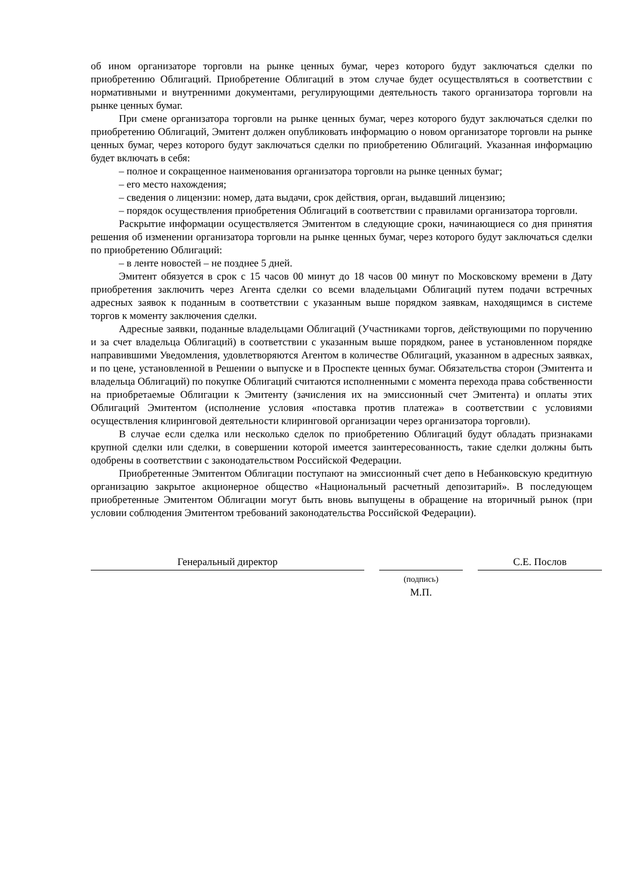об ином организаторе торговли на рынке ценных бумаг, через которого будут заключаться сделки по приобретению Облигаций. Приобретение Облигаций в этом случае будет осуществляться в соответствии с нормативными и внутренними документами, регулирующими деятельность такого организатора торговли на рынке ценных бумаг.
При смене организатора торговли на рынке ценных бумаг, через которого будут заключаться сделки по приобретению Облигаций, Эмитент должен опубликовать информацию о новом организаторе торговли на рынке ценных бумаг, через которого будут заключаться сделки по приобретению Облигаций. Указанная информацию будет включать в себя:
– полное и сокращенное наименования организатора торговли на рынке ценных бумаг;
– его место нахождения;
– сведения о лицензии: номер, дата выдачи, срок действия, орган, выдавший лицензию;
– порядок осуществления приобретения Облигаций в соответствии с правилами организатора торговли.
Раскрытие информации осуществляется Эмитентом в следующие сроки, начинающиеся со дня принятия решения об изменении организатора торговли на рынке ценных бумаг, через которого будут заключаться сделки по приобретению Облигаций:
– в ленте новостей – не позднее 5 дней.
Эмитент обязуется в срок с 15 часов 00 минут до 18 часов 00 минут по Московскому времени в Дату приобретения заключить через Агента сделки со всеми владельцами Облигаций путем подачи встречных адресных заявок к поданным в соответствии с указанным выше порядком заявкам, находящимся в системе торгов к моменту заключения сделки.
Адресные заявки, поданные владельцами Облигаций (Участниками торгов, действующими по поручению и за счет владельца Облигаций) в соответствии с указанным выше порядком, ранее в установленном порядке направившими Уведомления, удовлетворяются Агентом в количестве Облигаций, указанном в адресных заявках, и по цене, установленной в Решении о выпуске и в Проспекте ценных бумаг. Обязательства сторон (Эмитента и владельца Облигаций) по покупке Облигаций считаются исполненными с момента перехода права собственности на приобретаемые Облигации к Эмитенту (зачисления их на эмиссионный счет Эмитента) и оплаты этих Облигаций Эмитентом (исполнение условия «поставка против платежа» в соответствии с условиями осуществления клиринговой деятельности клиринговой организации через организатора торговли).
В случае если сделка или несколько сделок по приобретению Облигаций будут обладать признаками крупной сделки или сделки, в совершении которой имеется заинтересованность, такие сделки должны быть одобрены в соответствии с законодательством Российской Федерации.
Приобретенные Эмитентом Облигации поступают на эмиссионный счет депо в Небанковскую кредитную организацию закрытое акционерное общество «Национальный расчетный депозитарий». В последующем приобретенные Эмитентом Облигации могут быть вновь выпущены в обращение на вторичный рынок (при условии соблюдения Эмитентом требований законодательства Российской Федерации).
Генеральный директор
С.Е. Послов
(подпись)
М.П.